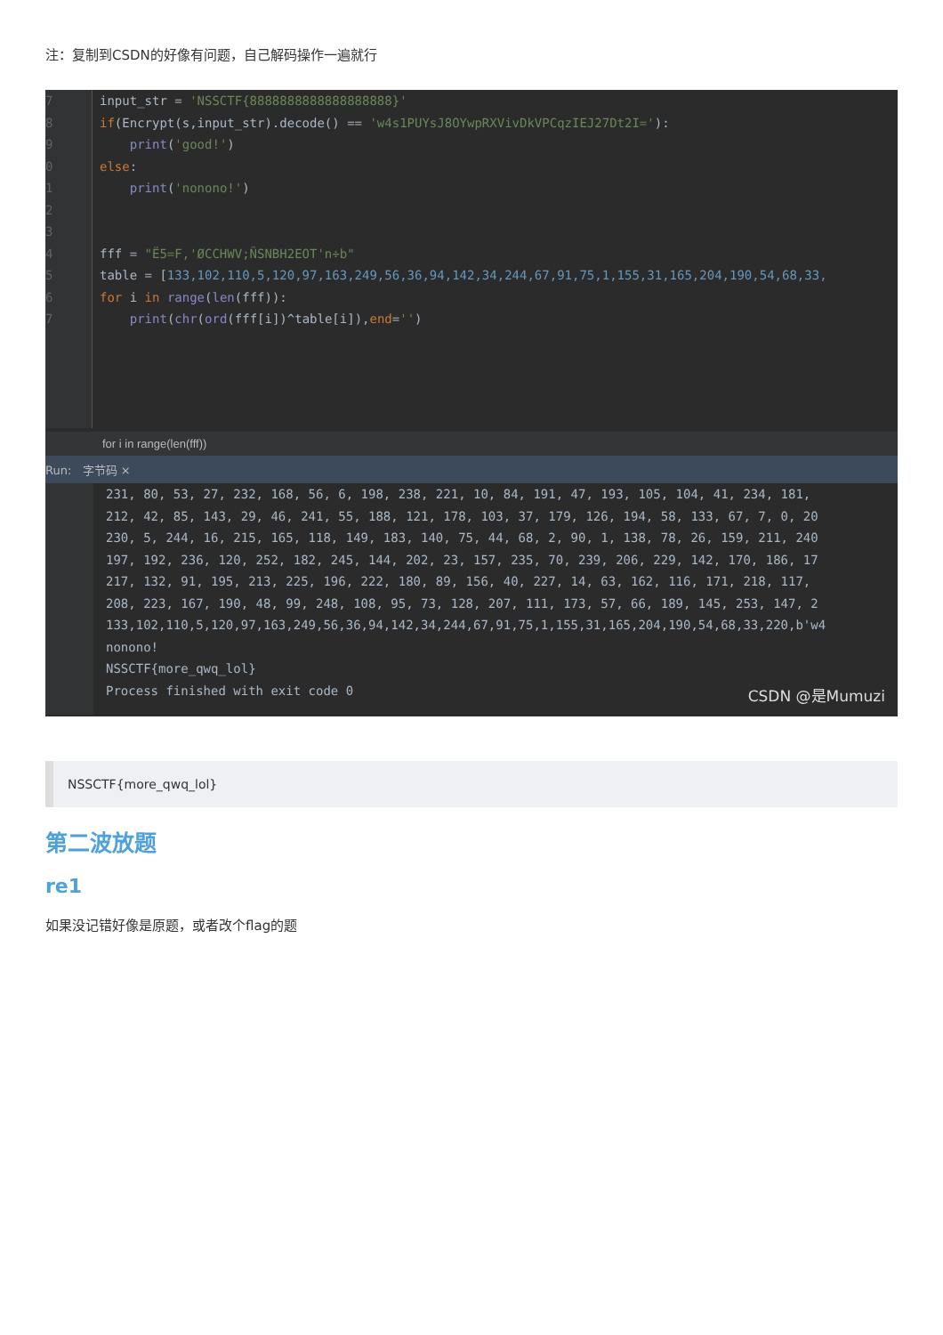注：复制到CSDN的好像有问题，自己解码操作一遍就行
7
8
9
0
1
2
3
4
5
6
7
input_str = 'NSSCTF{8888888888888888888}'
if(Encrypt(s,input_str).decode() == 'w4s1PUYsJ8OYwpRXVivDkVPCqzIEJ27Dt2I='):
print('good!')
else:
print('nonono!')
fff = "Ë5=F,'ØCCHWV;ÑSNBH2EOT'n÷b"
table = [133,102,110,5,120,97,163,249,56,36,94,142,34,244,67,91,75,1,155,31,165,204,190,54,68,33,
for i in range(len(fff)):
print(chr(ord(fff[i])^table[i]),end='')
for i in range(len(fff))
Run: 字节码 ×
231, 80, 53, 27, 232, 168, 56, 6, 198, 238, 221, 10, 84, 191, 47, 193, 105, 104, 41, 234, 181,
212, 42, 85, 143, 29, 46, 241, 55, 188, 121, 178, 103, 37, 179, 126, 194, 58, 133, 67, 7, 0, 20
230, 5, 244, 16, 215, 165, 118, 149, 183, 140, 75, 44, 68, 2, 90, 1, 138, 78, 26, 159, 211, 240
197, 192, 236, 120, 252, 182, 245, 144, 202, 23, 157, 235, 70, 239, 206, 229, 142, 170, 186, 17
217, 132, 91, 195, 213, 225, 196, 222, 180, 89, 156, 40, 227, 14, 63, 162, 116, 171, 218, 117,
208, 223, 167, 190, 48, 99, 248, 108, 95, 73, 128, 207, 111, 173, 57, 66, 189, 145, 253, 147, 2
133,102,110,5,120,97,163,249,56,36,94,142,34,244,67,91,75,1,155,31,165,204,190,54,68,33,220,b'w4
nonono!
NSSCTF{more_qwq_lol}
Process finished with exit code 0
CSDN @是Mumuzi
NSSCTF{more_qwq_lol}
第二波放题
re1
如果没记错好像是原题，或者改个flag的题